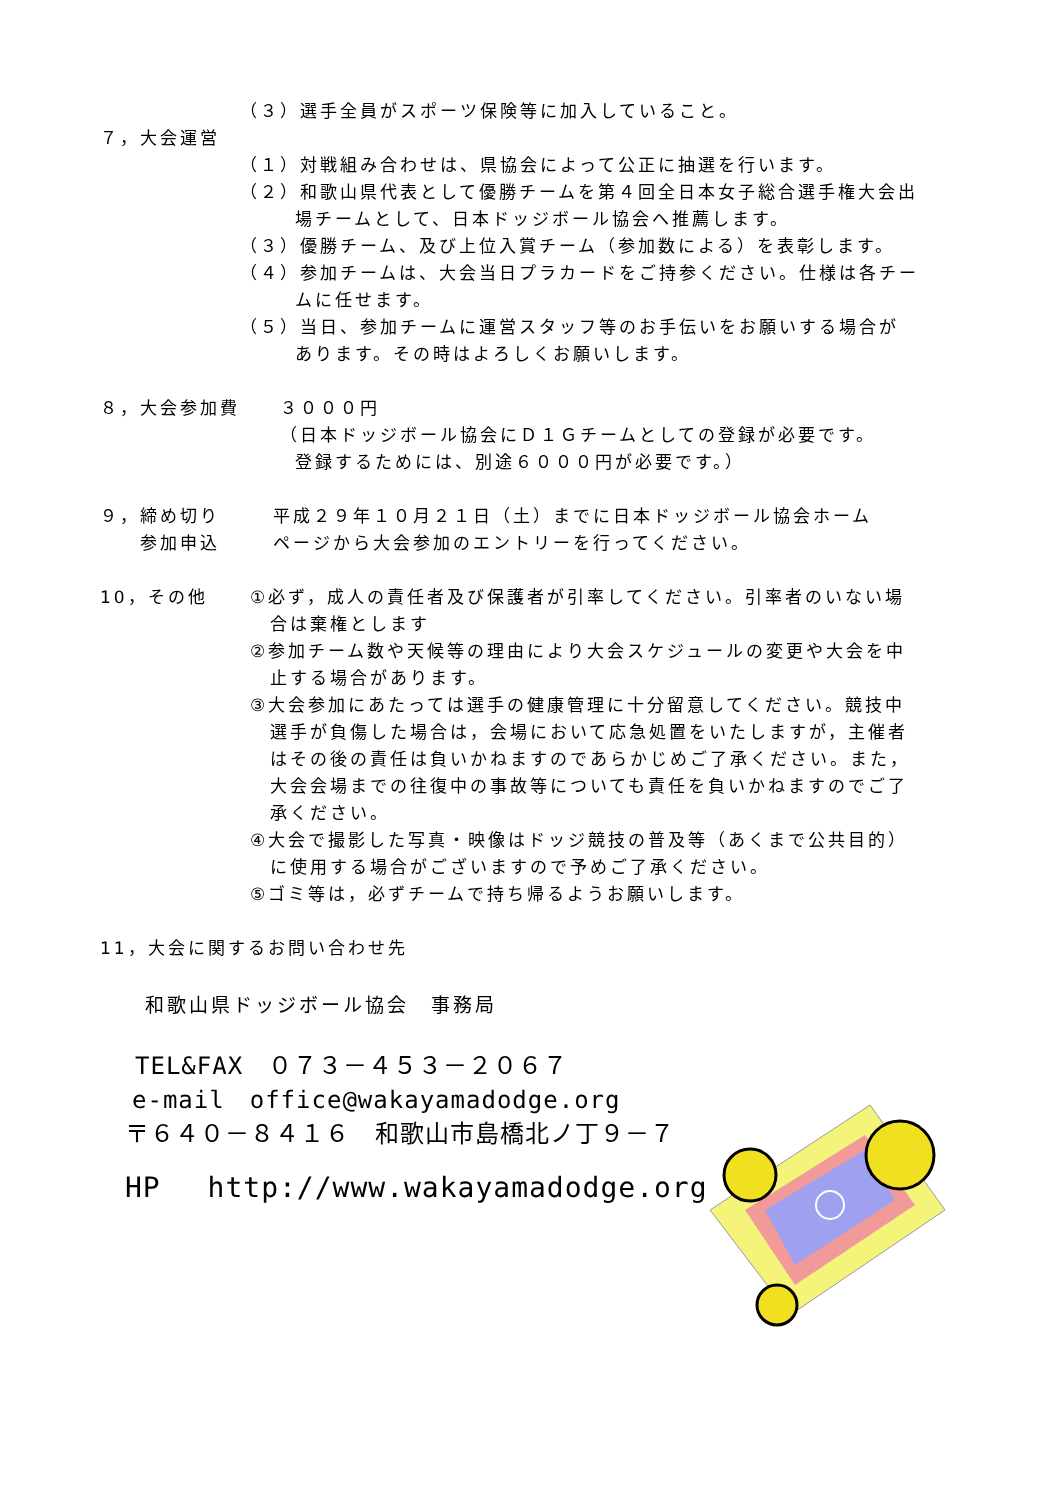（３）選手全員がスポーツ保険等に加入していること。
７，大会運営
（１）対戦組み合わせは、県協会によって公正に抽選を行います。
（２）和歌山県代表として優勝チームを第４回全日本女子総合選手権大会出
場チームとして、日本ドッジボール協会へ推薦します。
（３）優勝チーム、及び上位入賞チーム（参加数による）を表彰します。
（４）参加チームは、大会当日プラカードをご持参ください。仕様は各チー
ムに任せます。
（５）当日、参加チームに運営スタッフ等のお手伝いをお願いする場合が
あります。その時はよろしくお願いします。
８，大会参加費　　３０００円
（日本ドッジボール協会にＤ１Ｇチームとしての登録が必要です。
登録するためには、別途６０００円が必要です。）
９，締め切り
　　参加申込
平成２９年１０月２１日（土）までに日本ドッジボール協会ホーム
ページから大会参加のエントリーを行ってください。
10，その他 ①必ず，成人の責任者及び保護者が引率してください。引率者のいない場
　合は棄権とします
②参加チーム数や天候等の理由により大会スケジュールの変更や大会を中
　止する場合があります。
③大会参加にあたっては選手の健康管理に十分留意してください。競技中
　選手が負傷した場合は，会場において応急処置をいたしますが，主催者
　はその後の責任は負いかねますのであらかじめご了承ください。また，
　大会会場までの往復中の事故等についても責任を負いかねますのでご了
　承ください。
④大会で撮影した写真・映像はドッジ競技の普及等（あくまで公共目的）
　に使用する場合がございますので予めご了承ください。
⑤ゴミ等は，必ずチームで持ち帰るようお願いします。
11，大会に関するお問い合わせ先
和歌山県ドッジボール協会　事務局
TEL&FAX　０７３－４５３－２０６７
e-mail　office@wakayamadodge.org
〒６４０－８４１６　和歌山市島橋北ノ丁９－７
HP　 http://www.wakayamadodge.org